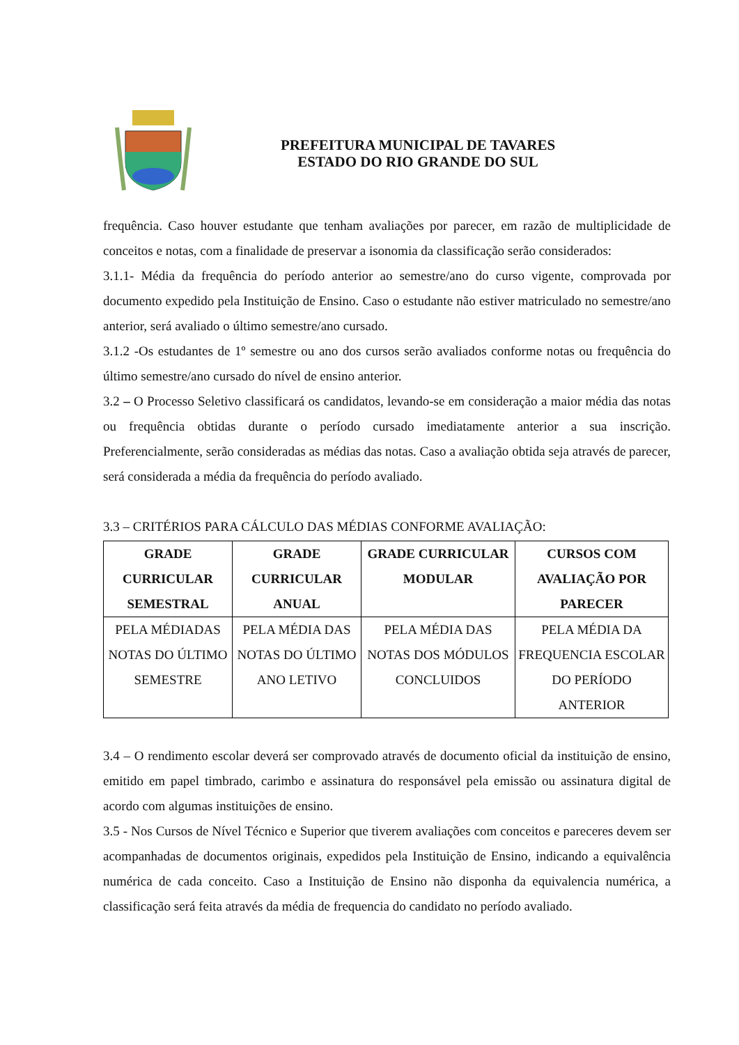PREFEITURA MUNICIPAL DE TAVARES
ESTADO DO RIO GRANDE DO SUL
frequência. Caso houver estudante que tenham avaliações por parecer, em razão de multiplicidade de conceitos e notas, com a finalidade de preservar a isonomia da classificação serão considerados:
3.1.1- Média da frequência do período anterior ao semestre/ano do curso vigente, comprovada por documento expedido pela Instituição de Ensino. Caso o estudante não estiver matriculado no semestre/ano anterior, será avaliado o último semestre/ano cursado.
3.1.2 -Os estudantes de 1º semestre ou ano dos cursos serão avaliados conforme notas ou frequência do último semestre/ano cursado do nível de ensino anterior.
3.2 – O Processo Seletivo classificará os candidatos, levando-se em consideração a maior média das notas ou frequência obtidas durante o período cursado imediatamente anterior a sua inscrição. Preferencialmente, serão consideradas as médias das notas. Caso a avaliação obtida seja através de parecer, será considerada a média da frequência do período avaliado.
3.3 – CRITÉRIOS PARA CÁLCULO DAS MÉDIAS CONFORME AVALIAÇÃO:
| GRADE CURRICULAR SEMESTRAL | GRADE CURRICULAR ANUAL | GRADE CURRICULAR MODULAR | CURSOS COM AVALIAÇÃO POR PARECER |
| --- | --- | --- | --- |
| PELA MÉDIADAS NOTAS DO ÚLTIMO SEMESTRE | PELA MÉDIA DAS NOTAS DO ÚLTIMO ANO LETIVO | PELA MÉDIA DAS NOTAS DOS MÓDULOS CONCLUIDOS | PELA MÉDIA DA FREQUENCIA ESCOLAR DO PERÍODO ANTERIOR |
3.4 – O rendimento escolar deverá ser comprovado através de documento oficial da instituição de ensino, emitido em papel timbrado, carimbo e assinatura do responsável pela emissão ou assinatura digital de acordo com algumas instituições de ensino.
3.5 - Nos Cursos de Nível Técnico e Superior que tiverem avaliações com conceitos e pareceres devem ser acompanhadas de documentos originais, expedidos pela Instituição de Ensino, indicando a equivalência numérica de cada conceito. Caso a Instituição de Ensino não disponha da equivalencia numérica, a classificação será feita através da média de frequencia do candidato no período avaliado.